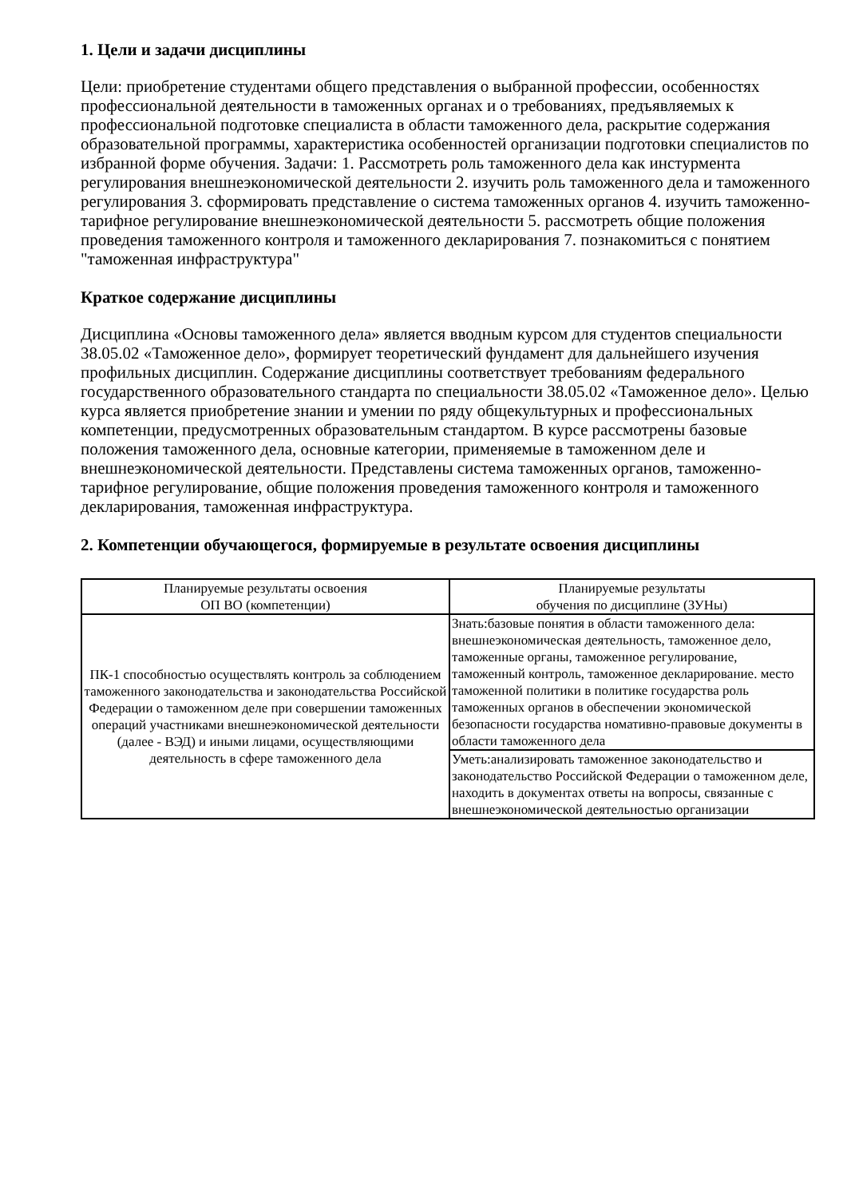1. Цели и задачи дисциплины
Цели: приобретение студентами общего представления о выбранной профессии, особенностях профессиональной деятельности в таможенных органах и о требованиях, предъявляемых к профессиональной подготовке специалиста в области таможенного дела, раскрытие содержания образовательной программы, характеристика особенностей организации подготовки специалистов по избранной форме обучения. Задачи: 1. Рассмотреть роль таможенного дела как инстурмента регулирования внешнеэкономической деятельности 2. изучить роль таможенного дела и таможенного регулирования 3. сформировать представление о система таможенных органов 4. изучить таможенно-тарифное регулирование внешнеэкономической деятельности 5. рассмотреть общие положения проведения таможенного контроля и таможенного декларирования 7. познакомиться с понятием "таможенная инфраструктура"
Краткое содержание дисциплины
Дисциплина «Основы таможенного дела» является вводным курсом для студентов специальности 38.05.02 «Таможенное дело», формирует теоретический фундамент для дальнейшего изучения профильных дисциплин. Содержание дисциплины соответствует требованиям федерального государственного образовательного стандарта по специальности 38.05.02 «Таможенное дело». Целью курса является приобретение знании и умении по ряду общекультурных и профессиональных компетенции, предусмотренных образовательным стандартом. В курсе рассмотрены базовые положения таможенного дела, основные категории, применяемые в таможенном деле и внешнеэкономической деятельности. Представлены система таможенных органов, таможенно-тарифное регулирование, общие положения проведения таможенного контроля и таможенного декларирования, таможенная инфраструктура.
2. Компетенции обучающегося, формируемые в результате освоения дисциплины
| Планируемые результаты освоения ОП ВО (компетенции) | Планируемые результаты обучения по дисциплине (ЗУНы) |
| --- | --- |
| ПК-1 способностью осуществлять контроль за соблюдением таможенного законодательства и законодательства Российской Федерации о таможенном деле при совершении таможенных операций участниками внешнеэкономической деятельности (далее - ВЭД) и иными лицами, осуществляющими деятельность в сфере таможенного дела | Знать:базовые понятия в области таможенного дела: внешнеэкономическая деятельность, таможенное дело, таможенные органы, таможенное регулирование, таможенный контроль, таможенное декларирование. место таможенной политики в политике государства роль таможенных органов в обеспечении экономической безопасности государства номативно-правовые документы в области таможенного дела |
| | Уметь:анализировать таможенное законодательство и законодательство Российской Федерации о таможенном деле, находить в документах ответы на вопросы, связанные с внешнеэкономической деятельностью организации |